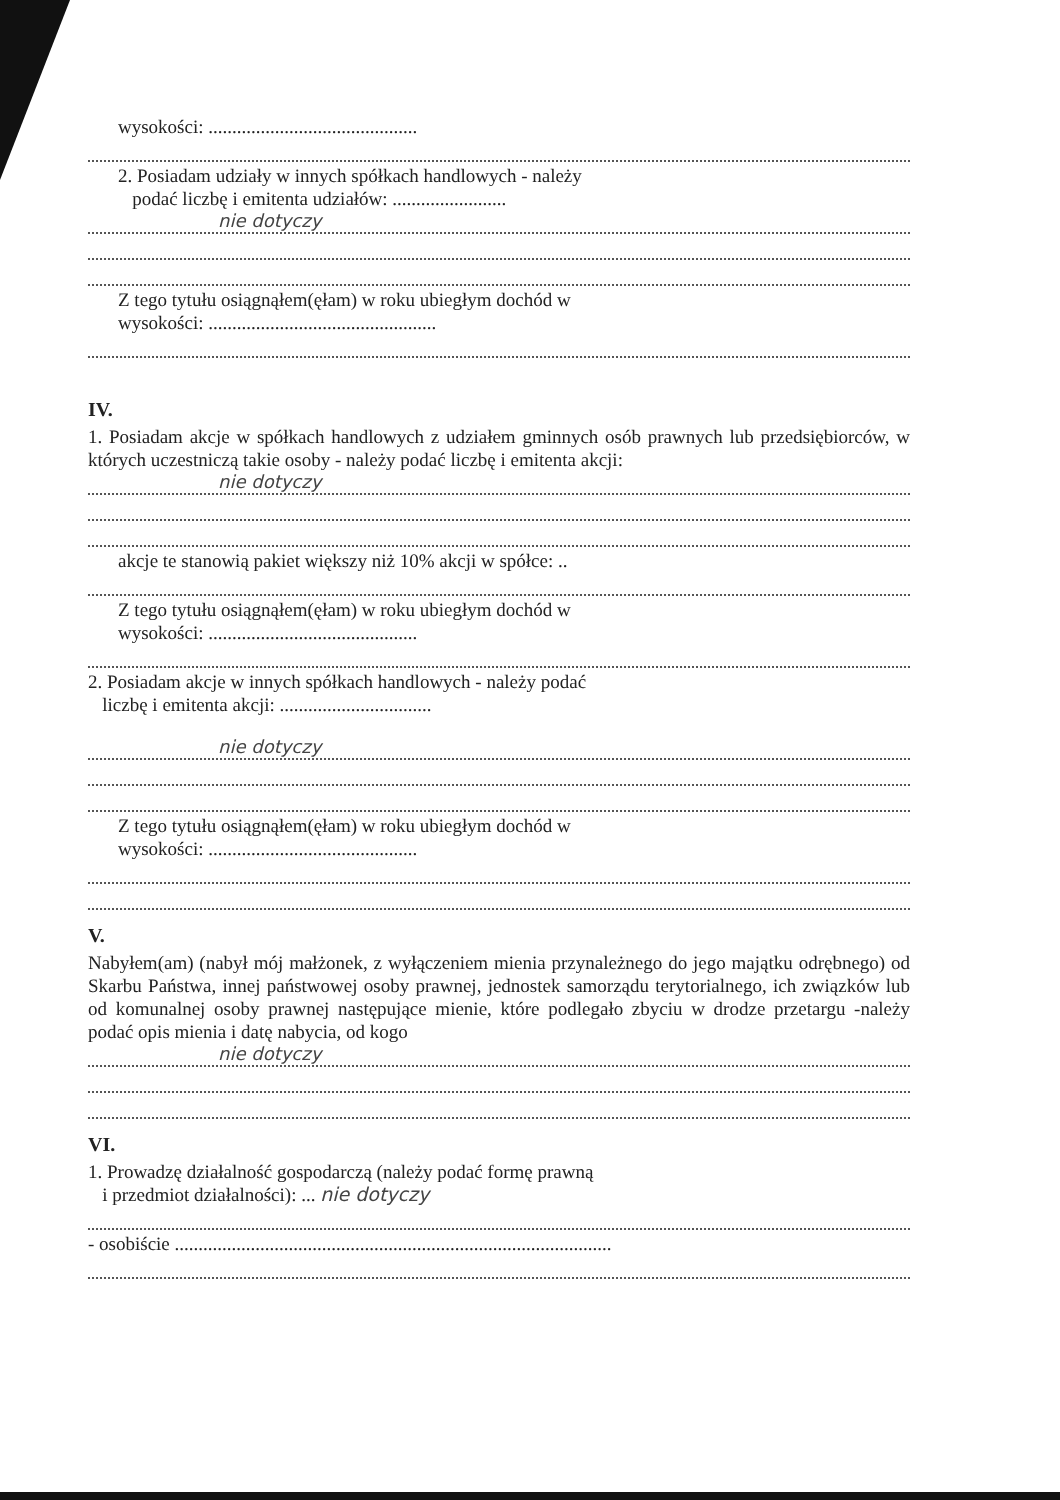wysokości: ............................................
2. Posiadam udziały w innych spółkach handlowych - należy
podać liczbę i emitenta udziałów: ........................
nie dotyczy
Z tego tytułu osiągnąłem(ęłam) w roku ubiegłym dochód w
wysokości: ................................................
IV.
1. Posiadam akcje w spółkach handlowych z udziałem gminnych osób prawnych lub przedsiębiorców, w których uczestniczą takie osoby - należy podać liczbę i emitenta akcji:
nie dotyczy
akcje te stanowią pakiet większy niż 10% akcji w spółce: ..
Z tego tytułu osiągnąłem(ęłam) w roku ubiegłym dochód w
wysokości: ............................................
2. Posiadam akcje w innych spółkach handlowych - należy podać
liczbę i emitenta akcji: ................................
nie dotyczy
Z tego tytułu osiągnąłem(ęłam) w roku ubiegłym dochód w
wysokości: ............................................
V.
Nabyłem(am) (nabył mój małżonek, z wyłączeniem mienia przynależnego do jego majątku odrębnego) od Skarbu Państwa, innej państwowej osoby prawnej, jednostek samorządu terytorialnego, ich związków lub od komunalnej osoby prawnej następujące mienie, które podlegało zbyciu w drodze przetargu -należy podać opis mienia i datę nabycia, od kogo
nie dotyczy
VI.
1. Prowadzę działalność gospodarczą (należy podać formę prawną
i przedmiot działalności): ... nie dotyczy
- osobiście ............................................................................................